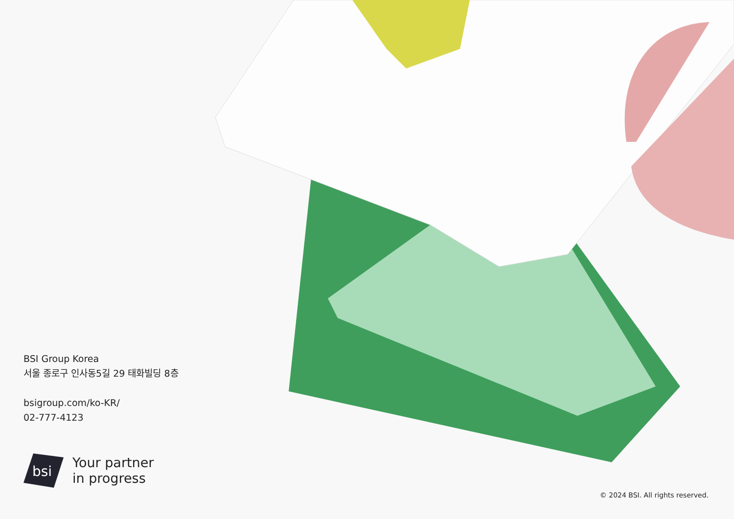BSI Group Korea
서울 종로구 인사동5길 29 태화빌딩 8층
bsigroup.com/ko-KR/
02-777-4123
bsi
Your partner
in progress
© 2024 BSI. All rights reserved.